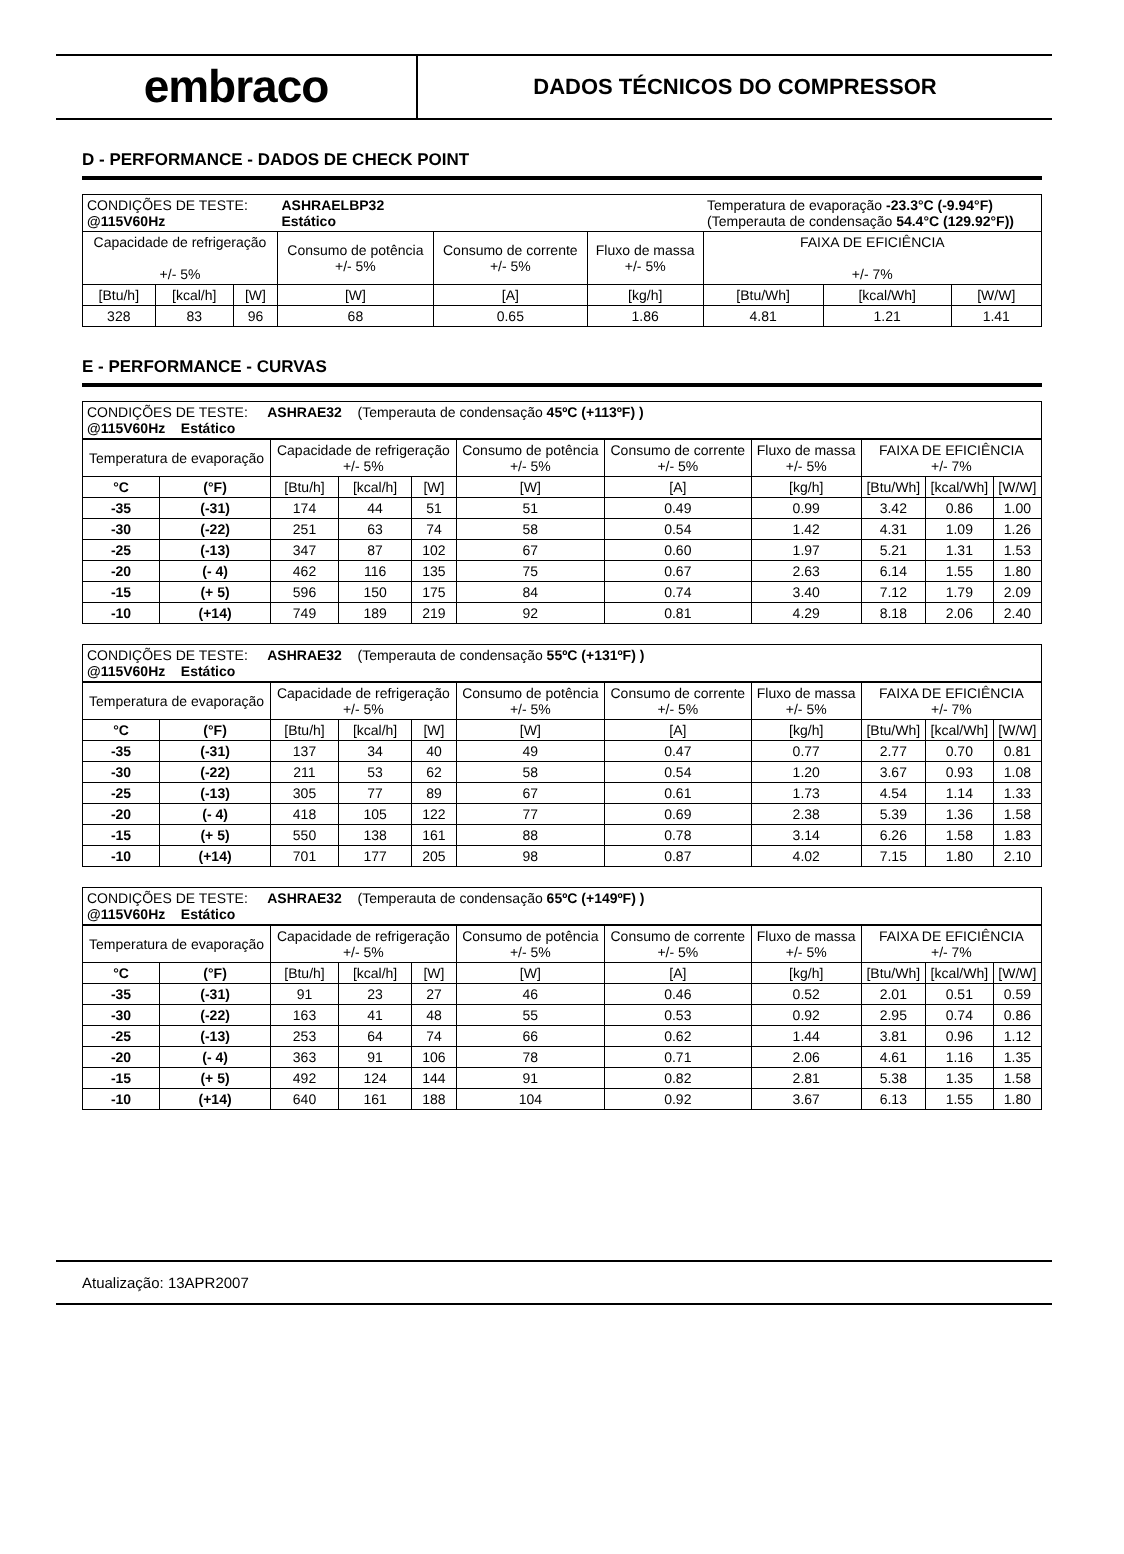embraco
DADOS TÉCNICOS DO COMPRESSOR
D - PERFORMANCE - DADOS DE CHECK POINT
| CONDIÇÕES DE TESTE: @115V60Hz | | | ASHRAELBP32 Estático | | | Temperatura de evaporação -23.3°C (-9.94°F) (Temperauta de condensação 54.4°C (129.92°F)) | | |
| Capacidade de refrigeração +/- 5% | | | Consumo de potência +/- 5% | Consumo de corrente +/- 5% | Fluxo de massa +/- 5% | FAIXA DE EFICIÊNCIA +/- 7% | | |
| [Btu/h] | [kcal/h] | [W] | [W] | [A] | [kg/h] | [Btu/Wh] | [kcal/Wh] | [W/W] |
| 328 | 83 | 96 | 68 | 0.65 | 1.86 | 4.81 | 1.21 | 1.41 |
E - PERFORMANCE - CURVAS
| CONDIÇÕES DE TESTE: ASHRAE32 (Temperauta de condensação 45ºC (+113ºF) ) @115V60Hz Estático |
| Temperatura de evaporação | | Capacidade de refrigeração +/- 5% | | | Consumo de potência +/- 5% | Consumo de corrente +/- 5% | Fluxo de massa +/- 5% | FAIXA DE EFICIÊNCIA +/- 7% | | |
| °C | (°F) | [Btu/h] | [kcal/h] | [W] | [W] | [A] | [kg/h] | [Btu/Wh] | [kcal/Wh] | [W/W] |
| -35 | (-31) | 174 | 44 | 51 | 51 | 0.49 | 0.99 | 3.42 | 0.86 | 1.00 |
| -30 | (-22) | 251 | 63 | 74 | 58 | 0.54 | 1.42 | 4.31 | 1.09 | 1.26 |
| -25 | (-13) | 347 | 87 | 102 | 67 | 0.60 | 1.97 | 5.21 | 1.31 | 1.53 |
| -20 | (- 4) | 462 | 116 | 135 | 75 | 0.67 | 2.63 | 6.14 | 1.55 | 1.80 |
| -15 | (+ 5) | 596 | 150 | 175 | 84 | 0.74 | 3.40 | 7.12 | 1.79 | 2.09 |
| -10 | (+14) | 749 | 189 | 219 | 92 | 0.81 | 4.29 | 8.18 | 2.06 | 2.40 |
| CONDIÇÕES DE TESTE: ASHRAE32 (Temperauta de condensação 55ºC (+131ºF) ) @115V60Hz Estático |
| Temperatura de evaporação | | Capacidade de refrigeração +/- 5% | | | Consumo de potência +/- 5% | Consumo de corrente +/- 5% | Fluxo de massa +/- 5% | FAIXA DE EFICIÊNCIA +/- 7% | | |
| °C | (°F) | [Btu/h] | [kcal/h] | [W] | [W] | [A] | [kg/h] | [Btu/Wh] | [kcal/Wh] | [W/W] |
| -35 | (-31) | 137 | 34 | 40 | 49 | 0.47 | 0.77 | 2.77 | 0.70 | 0.81 |
| -30 | (-22) | 211 | 53 | 62 | 58 | 0.54 | 1.20 | 3.67 | 0.93 | 1.08 |
| -25 | (-13) | 305 | 77 | 89 | 67 | 0.61 | 1.73 | 4.54 | 1.14 | 1.33 |
| -20 | (- 4) | 418 | 105 | 122 | 77 | 0.69 | 2.38 | 5.39 | 1.36 | 1.58 |
| -15 | (+ 5) | 550 | 138 | 161 | 88 | 0.78 | 3.14 | 6.26 | 1.58 | 1.83 |
| -10 | (+14) | 701 | 177 | 205 | 98 | 0.87 | 4.02 | 7.15 | 1.80 | 2.10 |
| CONDIÇÕES DE TESTE: ASHRAE32 (Temperauta de condensação 65ºC (+149ºF) ) @115V60Hz Estático |
| Temperatura de evaporação | | Capacidade de refrigeração +/- 5% | | | Consumo de potência +/- 5% | Consumo de corrente +/- 5% | Fluxo de massa +/- 5% | FAIXA DE EFICIÊNCIA +/- 7% | | |
| °C | (°F) | [Btu/h] | [kcal/h] | [W] | [W] | [A] | [kg/h] | [Btu/Wh] | [kcal/Wh] | [W/W] |
| -35 | (-31) | 91 | 23 | 27 | 46 | 0.46 | 0.52 | 2.01 | 0.51 | 0.59 |
| -30 | (-22) | 163 | 41 | 48 | 55 | 0.53 | 0.92 | 2.95 | 0.74 | 0.86 |
| -25 | (-13) | 253 | 64 | 74 | 66 | 0.62 | 1.44 | 3.81 | 0.96 | 1.12 |
| -20 | (- 4) | 363 | 91 | 106 | 78 | 0.71 | 2.06 | 4.61 | 1.16 | 1.35 |
| -15 | (+ 5) | 492 | 124 | 144 | 91 | 0.82 | 2.81 | 5.38 | 1.35 | 1.58 |
| -10 | (+14) | 640 | 161 | 188 | 104 | 0.92 | 3.67 | 6.13 | 1.55 | 1.80 |
Atualização: 13APR2007